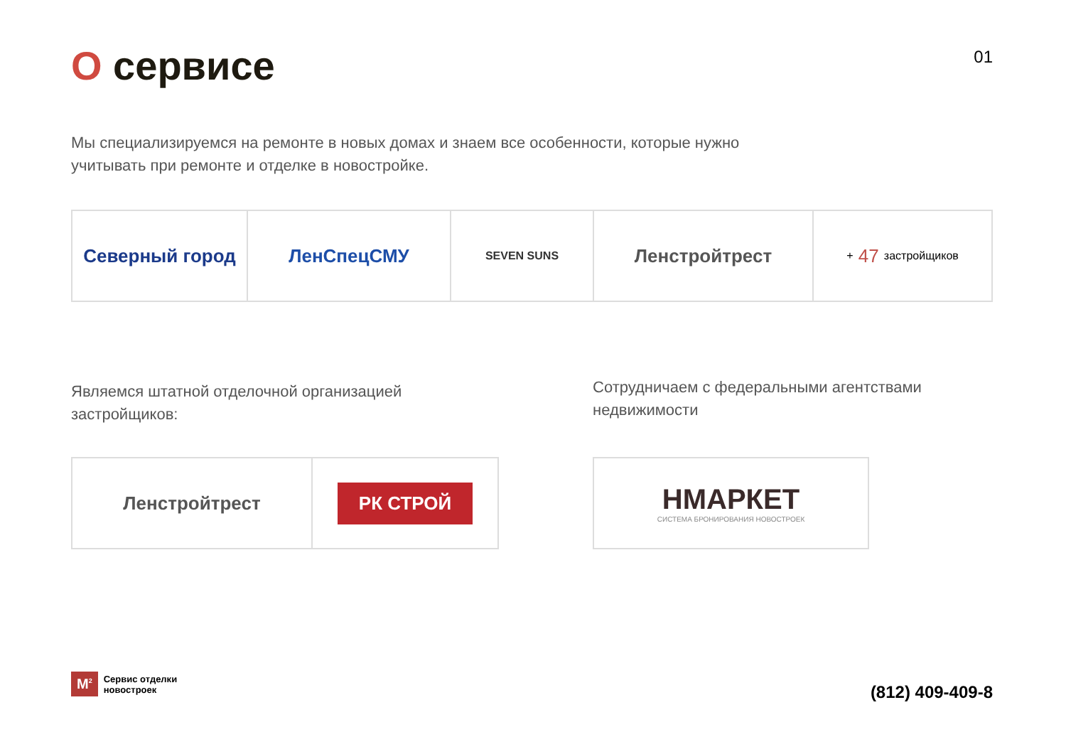01
О сервисе
Мы специализируемся на ремонте в новых домах и знаем все особенности, которые нужно учитывать при ремонте и отделке в новостройке.
Северный город ЛенСпецСМУ
SEVEN SUNS
Ленстройтрест
+ 47 застройщиков
Являемся штатной отделочной организацией застройщиков:
Ленстройтрест
РК СТРОЙ
Сотрудничаем с федеральными агентствами недвижимости
НМАРКЕТ
СИСТЕМА БРОНИРОВАНИЯ НОВОСТРОЕК
M<sup>2</sup> Сервис отделки
новостроек
(812) 409-409-8